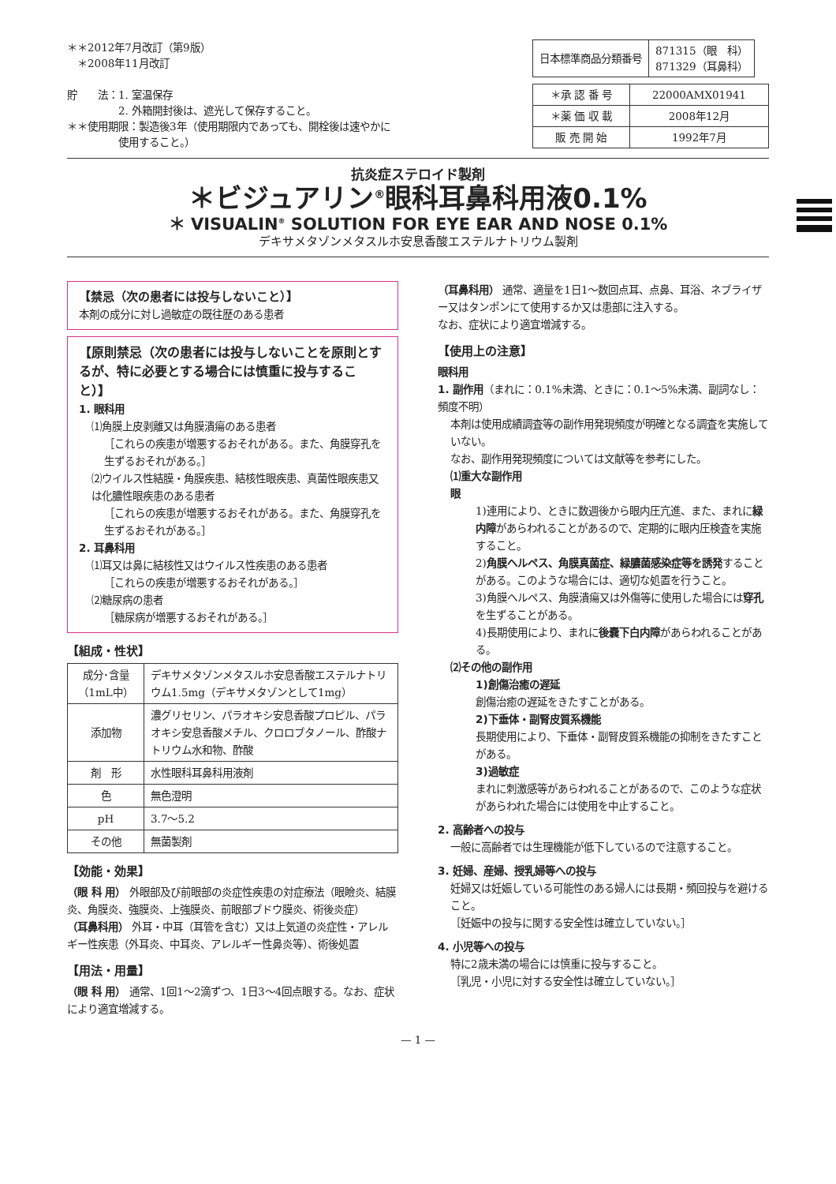＊＊2012年7月改訂（第9版）
　＊2008年11月改訂
貯　　法：1. 室温保存
　　　　　2. 外箱開封後は、遮光して保存すること。
＊＊使用期限：製造後3年（使用期限内であっても、開栓後は速やかに
　　　　　使用すること。）
| 日本標準商品分類番号 | 871315（眼 科） 871329（耳鼻科） |
| ＊承 認 番 号 | 22000AMX01941 |
| ＊薬 価 収 載 | 2008年12月 |
| 販 売 開 始 | 1992年7月 |
抗炎症ステロイド製剤
＊ビジュアリン<sup>®</sup>眼科耳鼻科用液0.1%
＊ VISUALIN<sup>®</sup> SOLUTION FOR EYE EAR AND NOSE 0.1%
デキサメタゾンメタスルホ安息香酸エステルナトリウム製剤
【禁忌（次の患者には投与しないこと）】
本剤の成分に対し過敏症の既往歴のある患者
【原則禁忌（次の患者には投与しないことを原則とするが、特に必要とする場合には慎重に投与すること）】
1. 眼科用
⑴角膜上皮剥離又は角膜潰瘍のある患者
［これらの疾患が増悪するおそれがある。また、角膜穿孔を生ずるおそれがある。］
⑵ウイルス性結膜・角膜疾患、結核性眼疾患、真菌性眼疾患又は化膿性眼疾患のある患者
［これらの疾患が増悪するおそれがある。また、角膜穿孔を生ずるおそれがある。］
2. 耳鼻科用
⑴耳又は鼻に結核性又はウイルス性疾患のある患者
［これらの疾患が増悪するおそれがある。］
⑵糖尿病の患者
［糖尿病が増悪するおそれがある。］
【組成・性状】
| 成分･含量 （1mL中） | デキサメタゾンメタスルホ安息香酸エステルナトリウム1.5mg（デキサメタゾンとして1mg） |
| 添加物 | 濃グリセリン、パラオキシ安息香酸プロピル、パラオキシ安息香酸メチル、クロロブタノール、酢酸ナトリウム水和物、酢酸 |
| 剤 形 | 水性眼科耳鼻科用液剤 |
| 色 | 無色澄明 |
| pH | 3.7～5.2 |
| その他 | 無菌製剤 |
【効能・効果】
（眼 科 用） 外眼部及び前眼部の炎症性疾患の対症療法（眼瞼炎、結膜炎、角膜炎、強膜炎、上強膜炎、前眼部ブドウ膜炎、術後炎症）
（耳鼻科用） 外耳・中耳（耳管を含む）又は上気道の炎症性・アレルギー性疾患（外耳炎、中耳炎、アレルギー性鼻炎等）、術後処置
【用法・用量】
（眼 科 用） 通常、1回1～2滴ずつ、1日3～4回点眼する。なお、症状により適宜増減する。
（耳鼻科用） 通常、適量を1日1～数回点耳、点鼻、耳浴、ネブライザー又はタンポンにて使用するか又は患部に注入する。
なお、症状により適宜増減する。
【使用上の注意】
眼科用
1. 副作用（まれに：0.1%未満、ときに：0.1～5%未満、副詞なし：頻度不明）
本剤は使用成績調査等の副作用発現頻度が明確となる調査を実施していない。
なお、副作用発現頻度については文献等を参考にした。
⑴重大な副作用
眼
1)連用により、ときに数週後から眼内圧亢進、また、まれに緑内障があらわれることがあるので、定期的に眼内圧検査を実施すること。
2)角膜ヘルペス、角膜真菌症、緑膿菌感染症等を誘発することがある。このような場合には、適切な処置を行うこと。
3)角膜ヘルペス、角膜潰瘍又は外傷等に使用した場合には穿孔を生ずることがある。
4)長期使用により、まれに後嚢下白内障があらわれることがある。
⑵その他の副作用
1)創傷治癒の遅延
創傷治癒の遅延をきたすことがある。
2)下垂体・副腎皮質系機能
長期使用により、下垂体・副腎皮質系機能の抑制をきたすことがある。
3)過敏症
まれに刺激感等があらわれることがあるので、このような症状があらわれた場合には使用を中止すること。
2. 高齢者への投与
一般に高齢者では生理機能が低下しているので注意すること。
3. 妊婦、産婦、授乳婦等への投与
妊婦又は妊娠している可能性のある婦人には長期・頻回投与を避けること。
［妊娠中の投与に関する安全性は確立していない。］
4. 小児等への投与
特に2歳未満の場合には慎重に投与すること。
［乳児・小児に対する安全性は確立していない。］
— 1 —